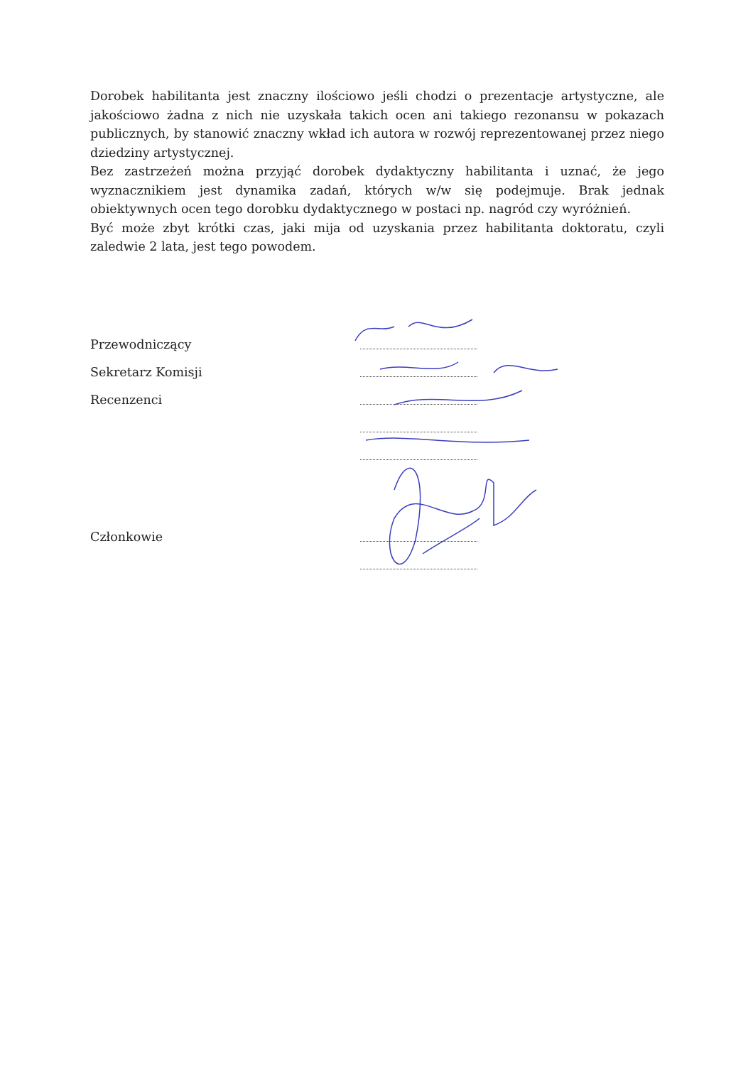Dorobek habilitanta jest znaczny ilościowo jeśli chodzi o prezentacje artystyczne, ale jakościowo żadna z nich nie uzyskała takich ocen ani takiego rezonansu w pokazach publicznych, by stanowić znaczny wkład ich autora w rozwój reprezentowanej przez niego dziedziny artystycznej.
Bez zastrzeżeń można przyjąć dorobek dydaktyczny habilitanta i uznać, że jego wyznacznikiem jest dynamika zadań, których w/w się podejmuje. Brak jednak obiektywnych ocen tego dorobku dydaktycznego w postaci np. nagród czy wyróżnień.
Być może zbyt krótki czas, jaki mija od uzyskania przez habilitanta doktoratu, czyli zaledwie 2 lata, jest tego powodem.
Przewodniczący
Sekretarz Komisji
Recenzenci
Członkowie